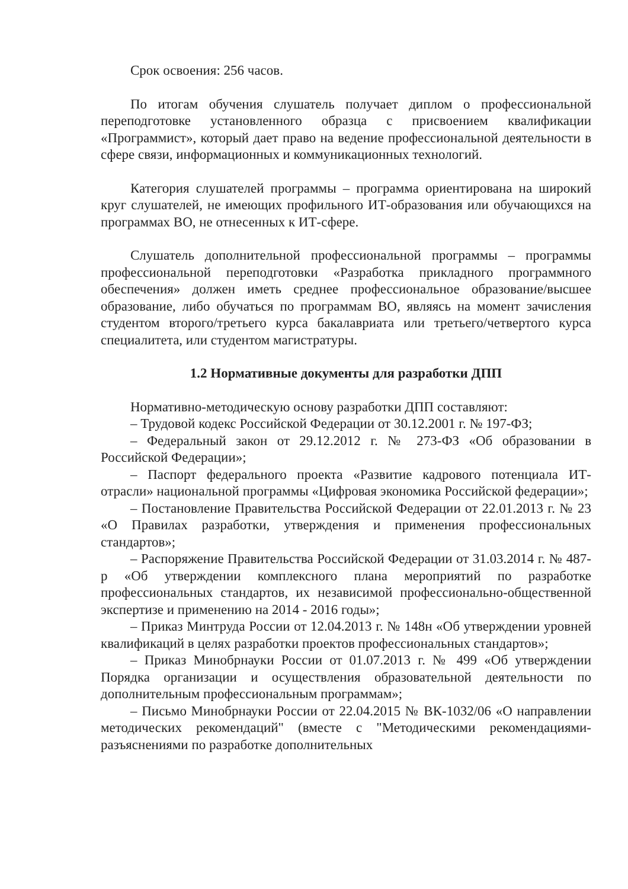Срок освоения: 256 часов.
По итогам обучения слушатель получает диплом о профессиональной переподготовке установленного образца с присвоением квалификации «Программист», который дает право на ведение профессиональной деятельности в сфере связи, информационных и коммуникационных технологий.
Категория слушателей программы – программа ориентирована на широкий круг слушателей, не имеющих профильного ИТ-образования или обучающихся на программах ВО, не отнесенных к ИТ-сфере.
Слушатель дополнительной профессиональной программы – программы профессиональной переподготовки «Разработка прикладного программного обеспечения» должен иметь среднее профессиональное образование/высшее образование, либо обучаться по программам ВО, являясь на момент зачисления студентом второго/третьего курса бакалавриата или третьего/четвертого курса специалитета, или студентом магистратуры.
1.2 Нормативные документы для разработки ДПП
Нормативно-методическую основу разработки ДПП составляют:
– Трудовой кодекс Российской Федерации от 30.12.2001 г. № 197-ФЗ;
– Федеральный закон от 29.12.2012 г. № 273-ФЗ «Об образовании в Российской Федерации»;
– Паспорт федерального проекта «Развитие кадрового потенциала ИТ-отрасли» национальной программы «Цифровая экономика Российской федерации»;
– Постановление Правительства Российской Федерации от 22.01.2013 г. № 23 «О Правилах разработки, утверждения и применения профессиональных стандартов»;
– Распоряжение Правительства Российской Федерации от 31.03.2014 г. № 487-р «Об утверждении комплексного плана мероприятий по разработке профессиональных стандартов, их независимой профессионально-общественной экспертизе и применению на 2014 - 2016 годы»;
– Приказ Минтруда России от 12.04.2013 г. № 148н «Об утверждении уровней квалификаций в целях разработки проектов профессиональных стандартов»;
– Приказ Минобрнауки России от 01.07.2013 г. № 499 «Об утверждении Порядка организации и осуществления образовательной деятельности по дополнительным профессиональным программам»;
– Письмо Минобрнауки России от 22.04.2015 № ВК-1032/06 «О направлении методических рекомендаций" (вместе с "Методическими рекомендациями-разъяснениями по разработке дополнительных